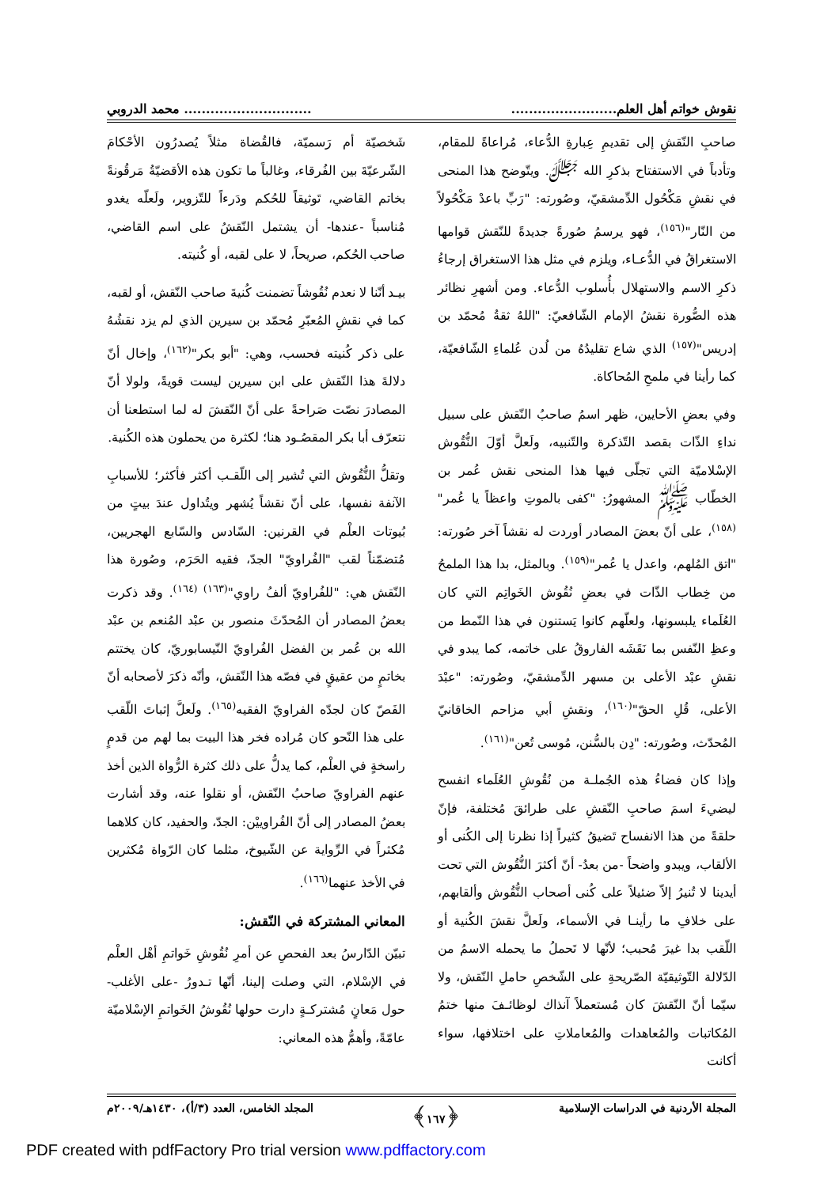نقوش خواتم أهل العلم..................................................... محمد الدروبي
صاحبِ النّقشِ إلى تقديمِ عِبارةِ الدُّعاء، مُراعاةً للمقام، وتأدباً في الاستفتاح بذكرِ الله ﷻ. ويتّوضح هذا المنحى في نقشِ مَكْحُول الدِّمشقيّ، وصُورته: "رَبِّ باعدْ مَكْحُولاً من النّار"<sup>(١٥٦)</sup>، فهو يرسمُ صُورةً جديدةً للنّقش قوامها الاستغراقُ في الدُّعـاء، ويلزم في مثل هذا الاستغراق إرجاءُ ذكرِ الاسم والاستهلال بأُسلوب الدُّعاء. ومن أشهرِ نظائر هذه الصُّورة نقشُ الإمام الشّافعيّ: "اللهُ ثقةُ مُحمّد بن إدريس"<sup>(١٥٧)</sup> الذي شاع تقليدُهُ من لُدن عُلماءِ الشّافعيّة، كما رأينا في ملمحِ المُحاكاة.
وفي بعضِ الأحايين، ظهر اسمُ صاحبُ النّقش على سبيل نداءِ الذّات بقصد التّذكرة والتّنبيه، ولَعلَّ أوّلَ النُّقُوش الإسْلاميّة التي تجلّى فيها هذا المنحى نقش عُمر بن الخطّاب ﷺ المشهورُ: "كفى بالموتِ واعظاً يا عُمر"<sup>(١٥٨)</sup>، على أنّ بعضَ المصادر أوردت له نقشاً آخر صُورته: "اتق المُلهم، واعدل يا عُمر"<sup>(١٥٩)</sup>. وبالمثل، بدا هذا الملمحُ من خِطاب الذّات في بعضِ نُقُوش الخَواتِم التي كان العُلَماء يلبسونها، ولعلّهم كانوا يَستنون في هذا النّمط من وعظِ النّفس بما نَقَشَه الفاروقُ على خاتمه، كما يبدو في نقشِ عبْد الأعلى بن مسهر الدِّمشقيّ، وصُورته: "عبْدَ الأعلى، قُلِ الحقّ"<sup>(١٦٠)</sup>، ونقشِ أبي مزاحم الخاقانيّ المُحدّث، وصُورته: "دِن بالسُّنن، مُوسى تُعن"<sup>(١٦١)</sup>.
وإذا كان فضاءُ هذه الجُملـة من نُقُوشِ العُلَماء انفسح ليضيءَ اسمَ صاحبِ النّقشِ على طرائقَ مُختلفة، فإنّ حلقةً من هذا الانفساح تَضيقُ كثيراً إذا نظرنا إلى الكُنى أو الألقاب، ويبدو واضحاً -من بعدُ- أنّ أكثرَ النُّقُوش التي تحت أيدينا لا تُنيرُ إلاّ ضئيلاً على كُنى أصحاب النُّقُوش وألقابهم، على خلافِ ما رأينـا في الأسماء، ولَعلَّ نقشَ الكُنية أو اللّقب بدا غيرَ مُحبب؛ لأنّها لا تَحملُ ما يحمله الاسمُ من الدّلالة التّوثيقيّة الصّريحةِ على الشّخصِ حاملِ النّقش، ولا سيّما أنّ النّقشَ كان مُستعملاً آنذاك لوظائـفَ منها ختمُ المُكاتبات والمُعاهدات والمُعاملاتِ على اختلافها، سواء أكانت
شَخصيّة أم رَسميّة، فالقُضاة مثلاً يُصدرُون الأحْكامَ الشّرعيّةَ بين الفُرقاء، وغالباً ما تكون هذه الأقضيّةُ مَرقُونةً بخاتم القاضي، تَوثيقاً للحُكم ودَرءاً للتّزوير، ولَعلّه يغدو مُناسباً -عندها- أن يشتمل النّقشُ على اسم القاضي، صاحب الحُكم، صريحاً، لا على لقبه، أو كُنيته.
بيـد أنّنا لا نعدم نُقُوشاً تضمنت كُنيةَ صاحب النّقش، أو لقبه، كما في نقشِ المُعبّرِ مُحمّد بن سيرين الذي لم يزد نقشُهُ على ذكر كُنيته فحسب، وهي: "أبو بكر"<sup>(١٦٢)</sup>، وإخال أنّ دلالةَ هذا النّقش على ابن سيرين ليست قويةً، ولولا أنّ المصادرَ نصّت صَراحةً على أنّ النّقشَ له لما استطعنا أن نتعرّف أبا بكر المقصُـود هنا؛ لكثرة من يحملون هذه الكُنية.
وتقلُّ النُّقُوش التي تُشير إلى اللّقـب أكثر فأكثر؛ للأسبابِ الآنفة نفسها، على أنّ نقشاً يُشهر ويتُداول عندَ بيتٍ من بُيوتات العلْم في القرنين: السّادس والسّابع الهجريين، مُتضمّناً لقب "الفُراويّ" الجدّ، فقيه الحَرَم، وصُورة هذا النّقش هي: "للفُراويّ ألفُ راوي"<sup>(١٦٣) (١٦٤)</sup>. وقد ذكرت بعضُ المصادر أن المُحدّثَ منصور بن عبْد المُنعم بن عبْد الله بن عُمر بن الفضل الفُراويّ النّيسابوريّ، كان يختتم بخاتمٍ من عقيقٍ في فصّه هذا النّقش، وأنّه ذكرَ لأصحابه أنّ الفَصّ كان لجدّه الفراويّ الفقيه<sup>(١٦٥)</sup>. ولَعلَّ إثباتَ اللّقب على هذا النّحو كان مُراده فخر هذا البيت بما لهم من قدمٍ راسخةٍ في العلْم، كما يدلُّ على ذلك كثرة الرُّواة الذين أخذ عنهم الفراويّ صاحبُ النّقش، أو نقلوا عنه، وقد أشارت بعضُ المصادر إلى أنّ الفُراوييْن: الجدّ، والحفيد، كان كلاهما مُكثراً في الرِّواية عن الشّيوخ، مثلما كان الرّواة مُكثرين في الأخذ عنهما<sup>(١٦٦)</sup>.
المعاني المشتركة في النّقش:
تبيّن الدّارسُ بعد الفحصِ عن أمرِ نُقُوشِ خَواتمِ أهْل العلْم في الإسْلام، التي وصلت إلينا، أنّها تـدورُ -على الأغلب- حول مَعانٍ مُشتركـةٍ دارت حولها نُقُوشُ الخَواتمِ الإسْلاميّة عامّةً، وأهمُّ هذه المعاني:
المجلة الأردنية في الدراسات الإسلامية ﴿١٦٧﴾ المجلد الخامس، العدد (٣/أ)، ١٤٣٠هـ/٢٠٠٩م
PDF created with pdfFactory Pro trial version www.pdffactory.com